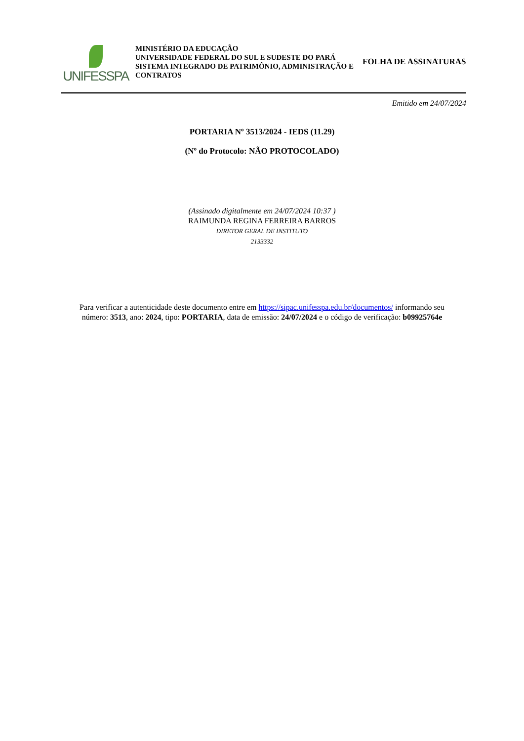UNIFESSPA
MINISTÉRIO DA EDUCAÇÃO
UNIVERSIDADE FEDERAL DO SUL E SUDESTE DO PARÁ
SISTEMA INTEGRADO DE PATRIMÔNIO, ADMINISTRAÇÃO E CONTRATOS
FOLHA DE ASSINATURAS
Emitido em 24/07/2024
PORTARIA Nº 3513/2024 - IEDS (11.29)
(Nº do Protocolo: NÃO PROTOCOLADO)
(Assinado digitalmente em 24/07/2024 10:37 )
RAIMUNDA REGINA FERREIRA BARROS
DIRETOR GERAL DE INSTITUTO
2133332
Para verificar a autenticidade deste documento entre em https://sipac.unifesspa.edu.br/documentos/ informando seu
número: 3513, ano: 2024, tipo: PORTARIA, data de emissão: 24/07/2024 e o código de verificação: b09925764e